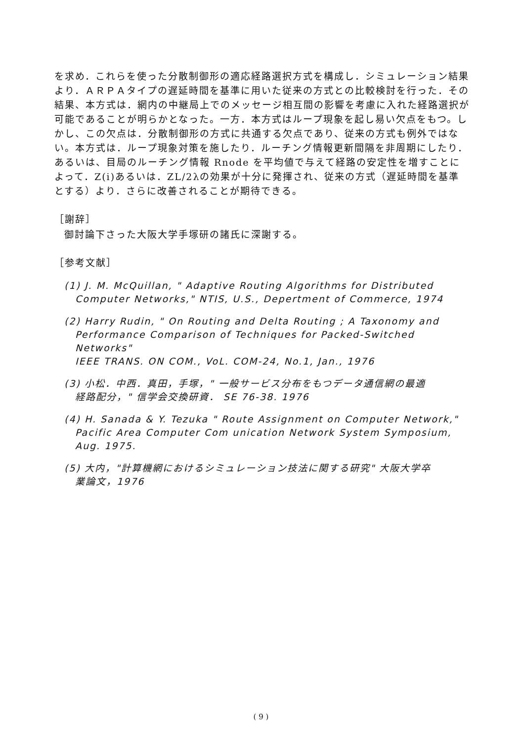を求め．これらを使った分散制御形の適応経路選択方式を構成し．シミュレーション結果より．ＡＲＰＡタイプの遅延時間を基準に用いた従来の方式との比較検討を行った．その結果、本方式は．網内の中継局上でのメッセージ相互間の影響を考慮に入れた経路選択が可能であることが明らかとなった。一方．本方式はループ現象を起し易い欠点をもつ。しかし、この欠点は．分散制御形の方式に共通する欠点であり、従来の方式も例外ではない。本方式は．ループ現象対策を施したり．ルーチング情報更新間隔を非周期にしたり．あるいは、目局のルーチング情報 Rnode を平均値で与えて経路の安定性を増すことによって．Z(i)あるいは．ZL/2λの効果が十分に発揮され、従来の方式（遅延時間を基準とする）より．さらに改善されることが期待できる。
［謝辞］
御討論下さった大阪大学手塚研の諸氏に深謝する。
［参考文献］
(1) J. M. McQuillan, " Adaptive Routing Algorithms for Distributed
Computer Networks," NTIS, U.S., Depertment of Commerce, 1974
(2) Harry Rudin, " On Routing and Delta Routing ; A Taxonomy and
Performance Comparison of Techniques for Packed-Switched Networks"
IEEE TRANS. ON COM., VoL. COM-24, No.1, Jan., 1976
(3) 小松．中西．真田，手塚，" 一般サービス分布をもつデータ通信網の最適
経路配分，" 信学会交換研資． SE 76-38. 1976
(4) H. Sanada & Y. Tezuka " Route Assignment on Computer Network,"
Pacific Area Computer Com unication Network System Symposium, Aug. 1975.
(5) 大内，"計算機網におけるシミュレーション技法に関する研究" 大阪大学卒
業論文，1976
( 9 )